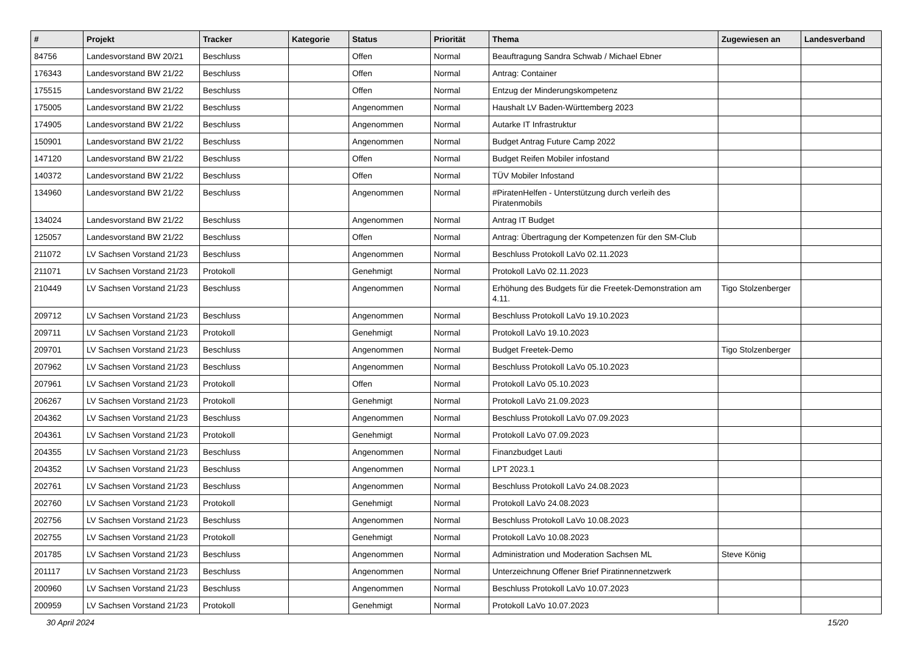| # | Projekt | Tracker | Kategorie | Status | Priorität | Thema | Zugewiesen an | Landesverband |
| --- | --- | --- | --- | --- | --- | --- | --- | --- |
| 84756 | Landesvorstand BW 20/21 | Beschluss | | Offen | Normal | Beauftragung Sandra Schwab / Michael Ebner | | |
| 176343 | Landesvorstand BW 21/22 | Beschluss | | Offen | Normal | Antrag: Container | | |
| 175515 | Landesvorstand BW 21/22 | Beschluss | | Offen | Normal | Entzug der Minderungskompetenz | | |
| 175005 | Landesvorstand BW 21/22 | Beschluss | | Angenommen | Normal | Haushalt LV Baden-Württemberg 2023 | | |
| 174905 | Landesvorstand BW 21/22 | Beschluss | | Angenommen | Normal | Autarke IT Infrastruktur | | |
| 150901 | Landesvorstand BW 21/22 | Beschluss | | Angenommen | Normal | Budget Antrag Future Camp 2022 | | |
| 147120 | Landesvorstand BW 21/22 | Beschluss | | Offen | Normal | Budget Reifen Mobiler infostand | | |
| 140372 | Landesvorstand BW 21/22 | Beschluss | | Offen | Normal | TÜV Mobiler Infostand | | |
| 134960 | Landesvorstand BW 21/22 | Beschluss | | Angenommen | Normal | #PiratenHelfen - Unterstützung durch verleih des Piratenmobils | | |
| 134024 | Landesvorstand BW 21/22 | Beschluss | | Angenommen | Normal | Antrag IT Budget | | |
| 125057 | Landesvorstand BW 21/22 | Beschluss | | Offen | Normal | Antrag: Übertragung der Kompetenzen für den SM-Club | | |
| 211072 | LV Sachsen Vorstand 21/23 | Beschluss | | Angenommen | Normal | Beschluss Protokoll LaVo 02.11.2023 | | |
| 211071 | LV Sachsen Vorstand 21/23 | Protokoll | | Genehmigt | Normal | Protokoll LaVo 02.11.2023 | | |
| 210449 | LV Sachsen Vorstand 21/23 | Beschluss | | Angenommen | Normal | Erhöhung des Budgets für die Freetek-Demonstration am 4.11. | Tigo Stolzenberger | |
| 209712 | LV Sachsen Vorstand 21/23 | Beschluss | | Angenommen | Normal | Beschluss Protokoll LaVo 19.10.2023 | | |
| 209711 | LV Sachsen Vorstand 21/23 | Protokoll | | Genehmigt | Normal | Protokoll LaVo 19.10.2023 | | |
| 209701 | LV Sachsen Vorstand 21/23 | Beschluss | | Angenommen | Normal | Budget Freetek-Demo | Tigo Stolzenberger | |
| 207962 | LV Sachsen Vorstand 21/23 | Beschluss | | Angenommen | Normal | Beschluss Protokoll LaVo 05.10.2023 | | |
| 207961 | LV Sachsen Vorstand 21/23 | Protokoll | | Offen | Normal | Protokoll LaVo 05.10.2023 | | |
| 206267 | LV Sachsen Vorstand 21/23 | Protokoll | | Genehmigt | Normal | Protokoll LaVo 21.09.2023 | | |
| 204362 | LV Sachsen Vorstand 21/23 | Beschluss | | Angenommen | Normal | Beschluss Protokoll LaVo 07.09.2023 | | |
| 204361 | LV Sachsen Vorstand 21/23 | Protokoll | | Genehmigt | Normal | Protokoll LaVo 07.09.2023 | | |
| 204355 | LV Sachsen Vorstand 21/23 | Beschluss | | Angenommen | Normal | Finanzbudget Lauti | | |
| 204352 | LV Sachsen Vorstand 21/23 | Beschluss | | Angenommen | Normal | LPT 2023.1 | | |
| 202761 | LV Sachsen Vorstand 21/23 | Beschluss | | Angenommen | Normal | Beschluss Protokoll LaVo 24.08.2023 | | |
| 202760 | LV Sachsen Vorstand 21/23 | Protokoll | | Genehmigt | Normal | Protokoll LaVo 24.08.2023 | | |
| 202756 | LV Sachsen Vorstand 21/23 | Beschluss | | Angenommen | Normal | Beschluss Protokoll LaVo 10.08.2023 | | |
| 202755 | LV Sachsen Vorstand 21/23 | Protokoll | | Genehmigt | Normal | Protokoll LaVo 10.08.2023 | | |
| 201785 | LV Sachsen Vorstand 21/23 | Beschluss | | Angenommen | Normal | Administration und Moderation Sachsen ML | Steve König | |
| 201117 | LV Sachsen Vorstand 21/23 | Beschluss | | Angenommen | Normal | Unterzeichnung Offener Brief Piratinnennetzwerk | | |
| 200960 | LV Sachsen Vorstand 21/23 | Beschluss | | Angenommen | Normal | Beschluss Protokoll LaVo 10.07.2023 | | |
| 200959 | LV Sachsen Vorstand 21/23 | Protokoll | | Genehmigt | Normal | Protokoll LaVo 10.07.2023 | | |
30 April 2024 15/20